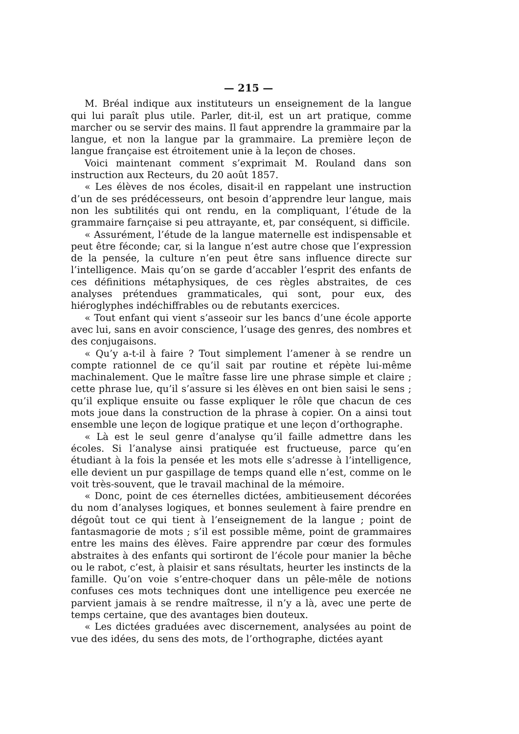— 215 —
M. Bréal indique aux instituteurs un enseignement de la langue qui lui paraît plus utile. Parler, dit-il, est un art pratique, comme marcher ou se servir des mains. Il faut apprendre la grammaire par la langue, et non la langue par la grammaire. La première leçon de langue française est étroitement unie à la leçon de choses.
Voici maintenant comment s’exprimait M. Rouland dans son instruction aux Recteurs, du 20 août 1857.
« Les élèves de nos écoles, disait-il en rappelant une instruction d’un de ses prédécesseurs, ont besoin d’apprendre leur langue, mais non les subtilités qui ont rendu, en la compliquant, l’étude de la grammaire farnçaise si peu attrayante, et, par conséquent, si difficile.
« Assurément, l’étude de la langue maternelle est indispensable et peut être féconde; car, si la langue n’est autre chose que l’expression de la pensée, la culture n’en peut être sans influence directe sur l’intelligence. Mais qu’on se garde d’accabler l’esprit des enfants de ces définitions métaphysiques, de ces règles abstraites, de ces analyses prétendues grammaticales, qui sont, pour eux, des hiéroglyphes indéchiffrables ou de rebutants exercices.
« Tout enfant qui vient s’asseoir sur les bancs d’une école apporte avec lui, sans en avoir conscience, l’usage des genres, des nombres et des conjugaisons.
« Qu’y a-t-il à faire ? Tout simplement l’amener à se rendre un compte rationnel de ce qu’il sait par routine et répète lui-même machinalement. Que le maître fasse lire une phrase simple et claire ; cette phrase lue, qu’il s’assure si les élèves en ont bien saisi le sens ; qu’il explique ensuite ou fasse expliquer le rôle que chacun de ces mots joue dans la construction de la phrase à copier. On a ainsi tout ensemble une leçon de logique pratique et une leçon d’orthographe.
« Là est le seul genre d’analyse qu’il faille admettre dans les écoles. Si l’analyse ainsi pratiquée est fructueuse, parce qu’en étudiant à la fois la pensée et les mots elle s’adresse à l’intelligence, elle devient un pur gaspillage de temps quand elle n’est, comme on le voit très-souvent, que le travail machinal de la mémoire.
« Donc, point de ces éternelles dictées, ambitieusement décorées du nom d’analyses logiques, et bonnes seulement à faire prendre en dégoût tout ce qui tient à l’enseignement de la langue ; point de fantasmagorie de mots ; s’il est possible même, point de grammaires entre les mains des élèves. Faire apprendre par cœur des formules abstraites à des enfants qui sortiront de l’école pour manier la bêche ou le rabot, c’est, à plaisir et sans résultats, heurter les instincts de la famille. Qu’on voie s’entre-choquer dans un pêle-mêle de notions confuses ces mots techniques dont une intelligence peu exercée ne parvient jamais à se rendre maîtresse, il n’y a là, avec une perte de temps certaine, que des avantages bien douteux.
« Les dictées graduées avec discernement, analysées au point de vue des idées, du sens des mots, de l’orthographe, dictées ayant